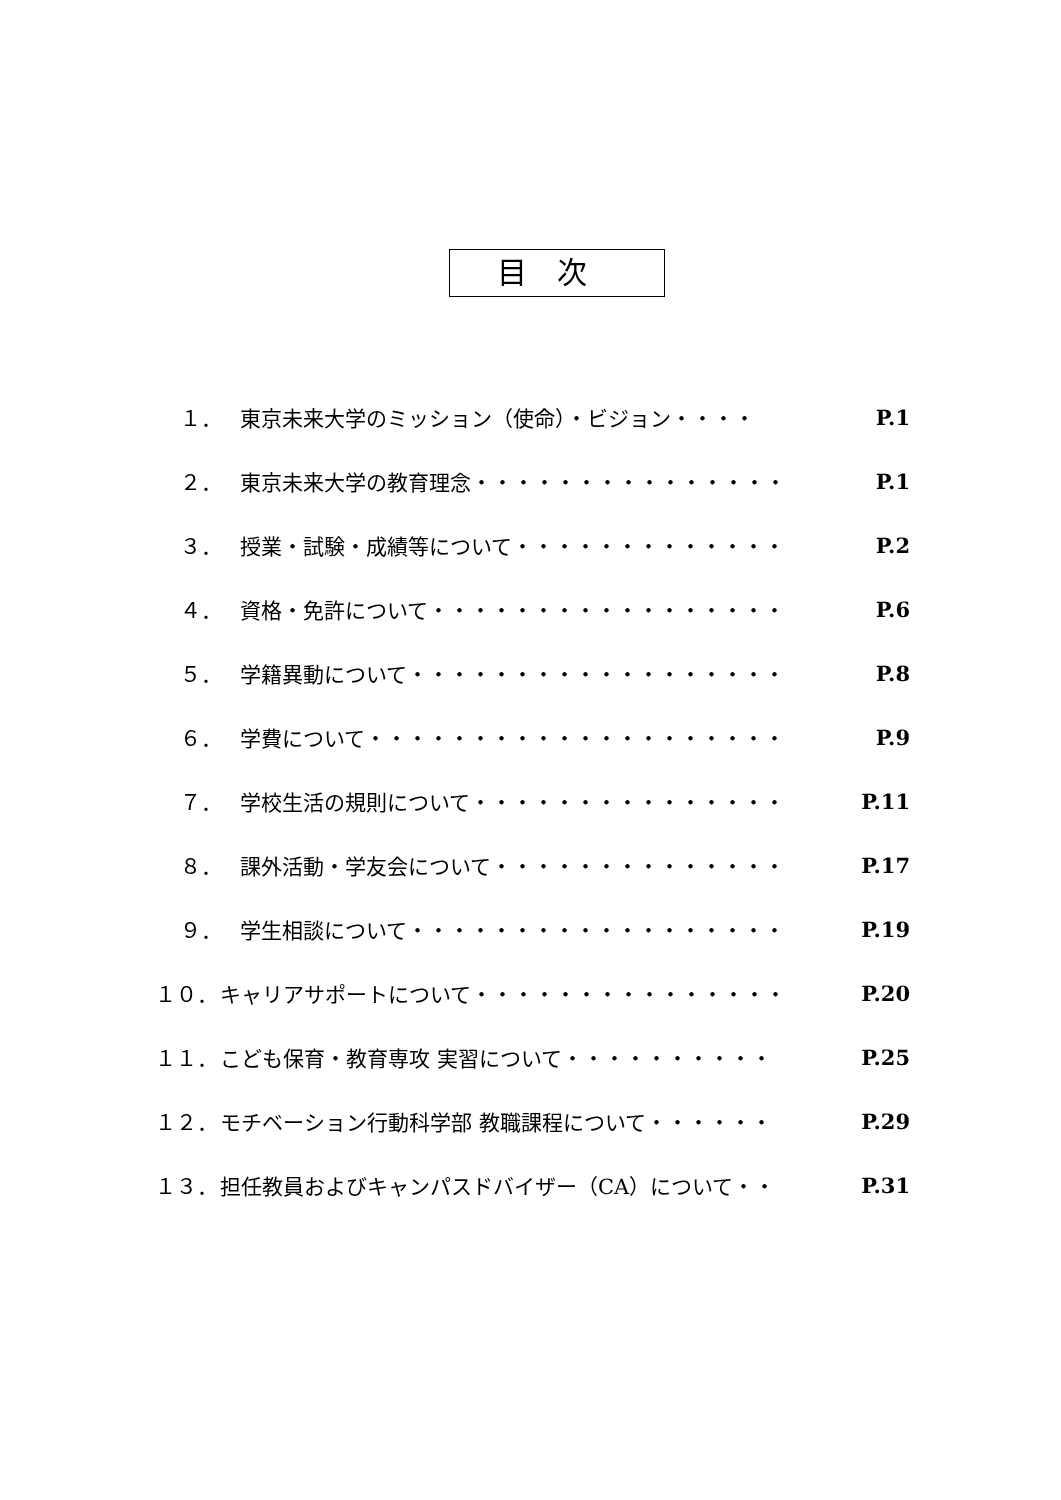目次
１． 東京未来大学のミッション（使命）・ビジョン・・・・ P.1
２． 東京未来大学の教育理念・・・・・・・・・・・・・・・ P.1
３． 授業・試験・成績等について・・・・・・・・・・・・・ P.2
４． 資格・免許について・・・・・・・・・・・・・・・・・ P.6
５． 学籍異動について・・・・・・・・・・・・・・・・・・ P.8
６． 学費について・・・・・・・・・・・・・・・・・・・・ P.9
７． 学校生活の規則について・・・・・・・・・・・・・・・ P.11
８． 課外活動・学友会について・・・・・・・・・・・・・・ P.17
９． 学生相談について・・・・・・・・・・・・・・・・・・ P.19
１０． キャリアサポートについて・・・・・・・・・・・・・・・ P.20
１１． こども保育・教育専攻 実習について・・・・・・・・・・ P.25
１２． モチベーション行動科学部 教職課程について・・・・・・ P.29
１３． 担任教員およびキャンパスドバイザー（CA）について・・ P.31